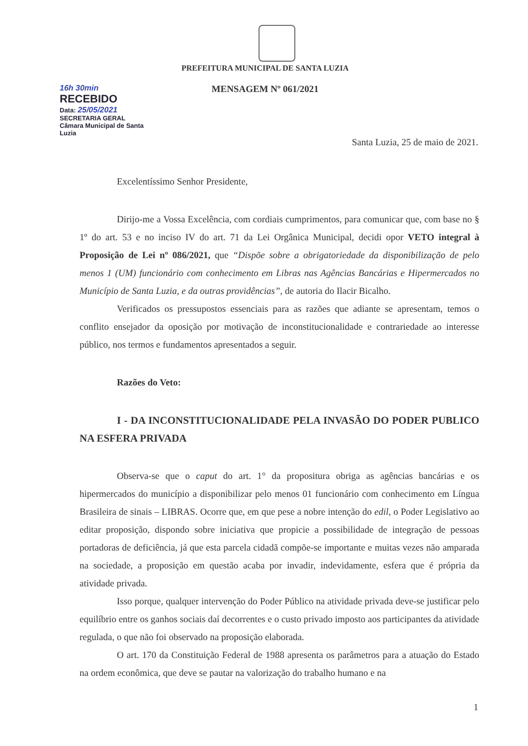16h 30min
RECEBIDO
Data: 25/05/2021
SECRETARIA GERAL
Câmara Municipal de Santa Luzia
PREFEITURA MUNICIPAL DE SANTA LUZIA
MENSAGEM Nº 061/2021
Santa Luzia, 25 de maio de 2021.
Excelentíssimo Senhor Presidente,
Dirijo-me a Vossa Excelência, com cordiais cumprimentos, para comunicar que, com base no § 1º do art. 53 e no inciso IV do art. 71 da Lei Orgânica Municipal, decidi opor VETO integral à Proposição de Lei nº 086/2021, que “Dispõe sobre a obrigatoriedade da disponibilização de pelo menos 1 (UM) funcionário com conhecimento em Libras nas Agências Bancárias e Hipermercados no Município de Santa Luzia, e da outras providências”, de autoria do Ilacir Bicalho.
Verificados os pressupostos essenciais para as razões que adiante se apresentam, temos o conflito ensejador da oposição por motivação de inconstitucionalidade e contrariedade ao interesse público, nos termos e fundamentos apresentados a seguir.
Razões do Veto:
I - DA INCONSTITUCIONALIDADE PELA INVASÃO DO PODER PUBLICO NA ESFERA PRIVADA
Observa-se que o caput do art. 1° da propositura obriga as agências bancárias e os hipermercados do município a disponibilizar pelo menos 01 funcionário com conhecimento em Língua Brasileira de sinais – LIBRAS. Ocorre que, em que pese a nobre intenção do edil, o Poder Legislativo ao editar proposição, dispondo sobre iniciativa que propicie a possibilidade de integração de pessoas portadoras de deficiência, já que esta parcela cidadã compõe-se importante e muitas vezes não amparada na sociedade, a proposição em questão acaba por invadir, indevidamente, esfera que é própria da atividade privada.
Isso porque, qualquer intervenção do Poder Público na atividade privada deve-se justificar pelo equilíbrio entre os ganhos sociais daí decorrentes e o custo privado imposto aos participantes da atividade regulada, o que não foi observado na proposição elaborada.
O art. 170 da Constituição Federal de 1988 apresenta os parâmetros para a atuação do Estado na ordem econômica, que deve se pautar na valorização do trabalho humano e na
1